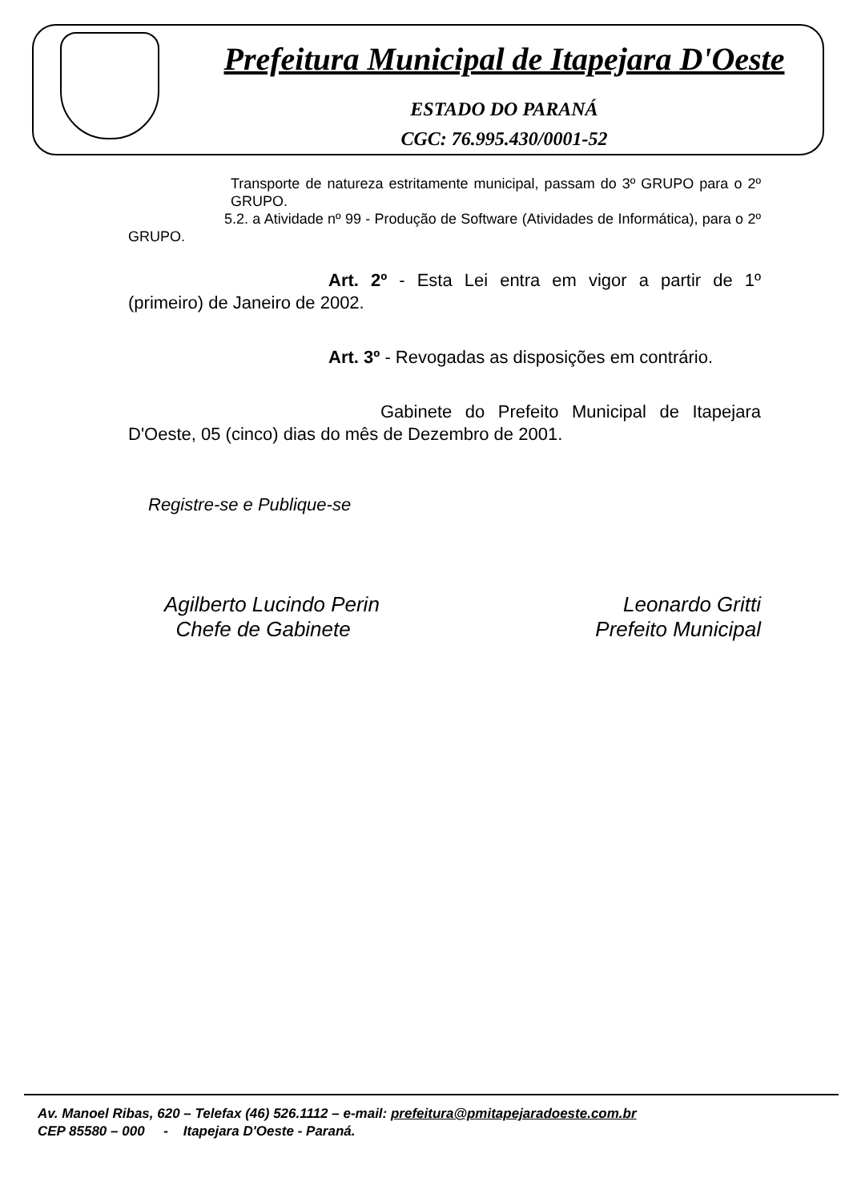Prefeitura Municipal de Itapejara D'Oeste
ESTADO DO PARANÁ
CGC: 76.995.430/0001-52
Transporte de natureza estritamente municipal, passam do 3º GRUPO para o 2º GRUPO.
5.2. a Atividade nº 99 - Produção de Software (Atividades de Informática), para o 2º GRUPO.
Art. 2º - Esta Lei entra em vigor a partir de 1º (primeiro) de Janeiro de 2002.
Art. 3º - Revogadas as disposições em contrário.
Gabinete do Prefeito Municipal de Itapejara D'Oeste, 05 (cinco) dias do mês de Dezembro de 2001.
Registre-se e Publique-se
Agilberto Lucindo Perin
Chefe de Gabinete
Leonardo Gritti
Prefeito Municipal
Av. Manoel Ribas, 620 – Telefax (46) 526.1112 – e-mail: prefeitura@pmitapejaradoeste.com.br
CEP 85580 – 000 - Itapejara D'Oeste - Paraná.